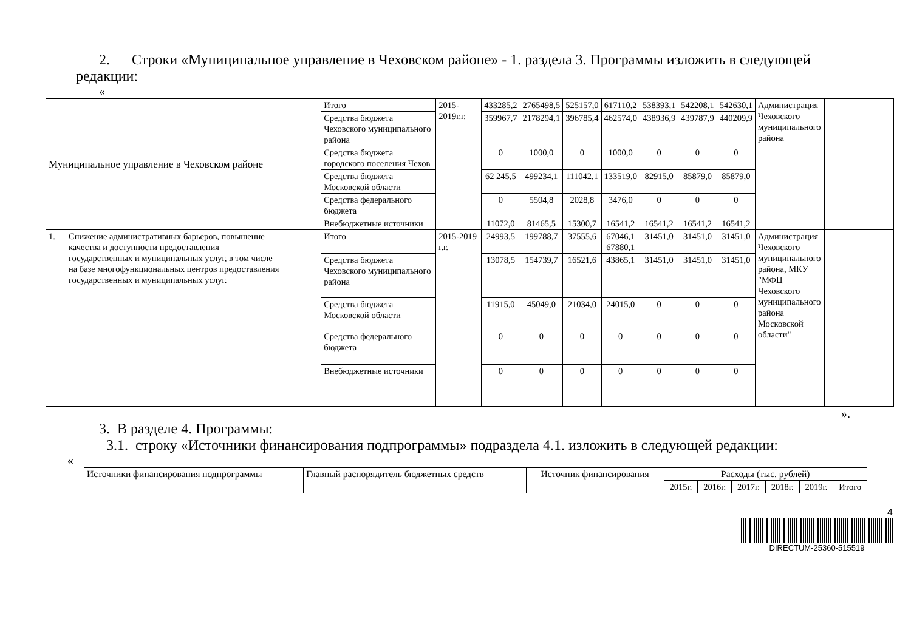2. Строки «Муниципальное управление в Чеховском районе» - 1. раздела 3. Программы изложить в следующей
редакции:
«
| Муниципальное управление в Чеховском районе | | | Итого | 2015-2019г.г. | 433285,2 | 2765498,5 | 525157,0 | 617110,2 | 538393,1 | 542208,1 | 542630,1 | Администрация Чеховского муниципального района | |
| | | | Средства бюджета Чеховского муниципального района | | 359967,7 | 2178294,1 | 396785,4 | 462574,0 | 438936,9 | 439787,9 | 440209,9 | | |
| | | | Средства бюджета городского поселения Чехов | | 0 | 1000,0 | 0 | 1000,0 | 0 | 0 | 0 | | |
| | | | Средства бюджета Московской области | | 62 245,5 | 499234,1 | 111042,1 | 133519,0 | 82915,0 | 85879,0 | 85879,0 | | |
| | | | Средства федерального бюджета | | 0 | 5504,8 | 2028,8 | 3476,0 | 0 | 0 | 0 | | |
| | | | Внебюджетные источники | | 11072,0 | 81465,5 | 15300,7 | 16541,2 | 16541,2 | 16541,2 | 16541,2 | | |
| 1. | Снижение административных барьеров, повышение качества и доступности предоставления государственных и муниципальных услуг, в том числе на базе многофункциональных центров предоставления государственных и муниципальных услуг. | | Итого | 2015-2019 г.г. | 24993,5 | 199788,7 | 37555,6 | 67046,1 67880,1 | 31451,0 | 31451,0 | 31451,0 | Администрация Чеховского муниципального района, МКУ "МФЦ Чеховского муниципального района Московской области" | |
| | | | Средства бюджета Чеховского муниципального района | | 13078,5 | 154739,7 | 16521,6 | 43865,1 | 31451,0 | 31451,0 | 31451,0 | | |
| | | | Средства бюджета Московской области | | 11915,0 | 45049,0 | 21034,0 | 24015,0 | 0 | 0 | 0 | | |
| | | | Средства федерального бюджета | | 0 | 0 | 0 | 0 | 0 | 0 | 0 | | |
| | | | Внебюджетные источники | | 0 | 0 | 0 | 0 | 0 | 0 | 0 | | |
».
3. В разделе 4. Программы:
3.1. строку «Источники финансирования подпрограммы» подраздела 4.1. изложить в следующей редакции:
«
| Источники финансирования подпрограммы | Главный распорядитель бюджетных средств | Источник финансирования | Расходы (тыс. рублей) | | | | | |
| --- | --- | --- | --- | --- | --- | --- | --- | --- |
| | | | 2015г. | 2016г. | 2017г. | 2018г. | 2019г. | Итого |
4
DIRECTUM-25360-515519